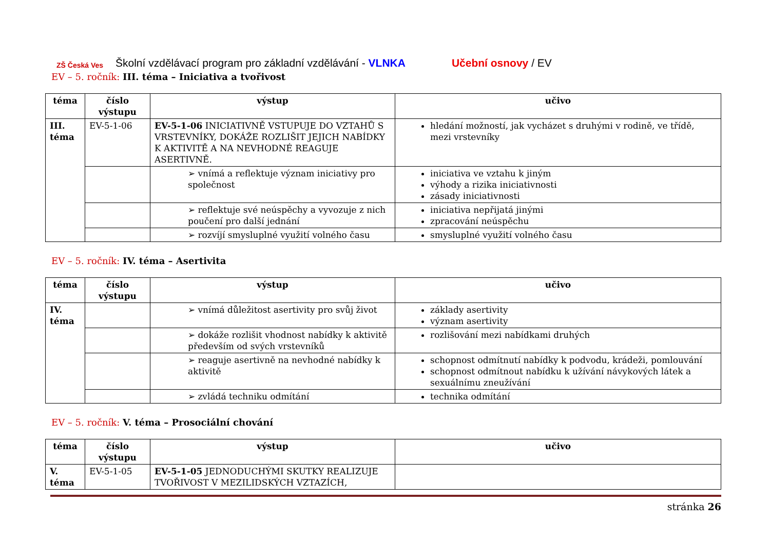ZŠ Česká Ves
Školní vzdělávací program pro základní vzdělávání - VLNKA Učební osnovy / EV
EV – 5. ročník: III. téma – Iniciativa a tvořivost
| téma | číslo výstupu | výstup | učivo |
| --- | --- | --- | --- |
| III. téma | EV-5-1-06 | EV-5-1-06 INICIATIVNĚ VSTUPUJE DO VZTAHŮ S VRSTEVNÍKY, DOKÁŽE ROZLIŠIT JEJICH NABÍDKY K AKTIVITĚ A NA NEVHODNÉ REAGUJE ASERTIVNĚ. | hledání možností, jak vycházet s druhými v rodině, ve třídě, mezi vrstevníky |
| | | ➢ vnímá a reflektuje význam iniciativy pro společnost | iniciativa ve vztahu k jiným výhody a rizika iniciativnosti zásady iniciativnosti |
| | | ➢ reflektuje své neúspěchy a vyvozuje z nich poučení pro další jednání | iniciativa nepřijatá jinými zpracování neúspěchu |
| | | ➢ rozvíjí smysluplné využití volného času | smysluplné využití volného času |
EV – 5. ročník: IV. téma – Asertivita
| téma | číslo výstupu | výstup | učivo |
| --- | --- | --- | --- |
| IV. téma | | ➢ vnímá důležitost asertivity pro svůj život | základy asertivity význam asertivity |
| | | ➢ dokáže rozlišit vhodnost nabídky k aktivitě především od svých vrstevníků | rozlišování mezi nabídkami druhých |
| | | ➢ reaguje asertivně na nevhodné nabídky k aktivitě | schopnost odmítnutí nabídky k podvodu, krádeži, pomlouvání schopnost odmítnout nabídku k užívání návykových látek a sexuálnímu zneužívání |
| | | ➢ zvládá techniku odmítání | technika odmítání |
EV – 5. ročník: V. téma – Prosociální chování
| téma | číslo výstupu | výstup | učivo |
| --- | --- | --- | --- |
| V. téma | EV-5-1-05 | EV-5-1-05 JEDNODUCHÝMI SKUTKY REALIZUJE TVOŘIVOST V MEZILIDSKÝCH VZTAZÍCH, | |
stránka 26